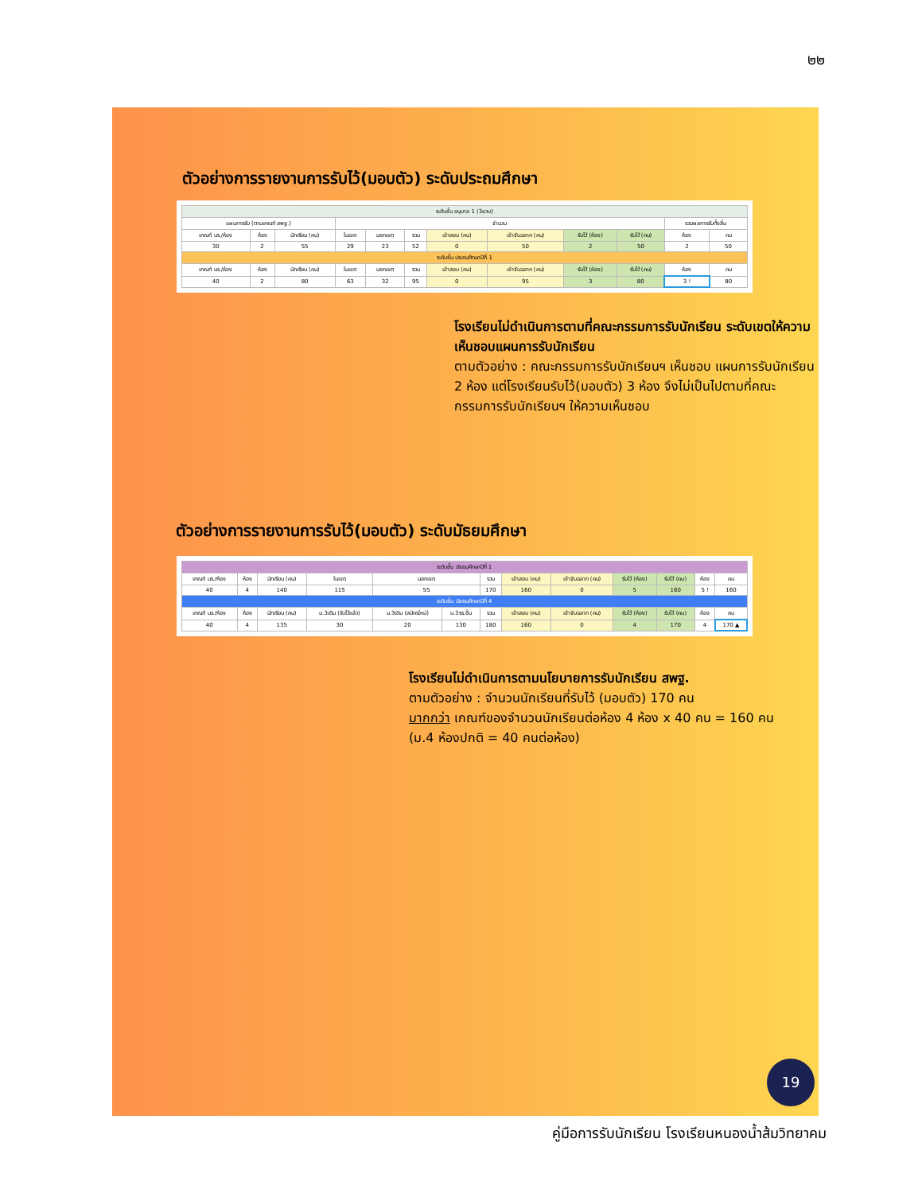๒๒
ตัวอย่างการรายงานการรับไว้(มอบตัว) ระดับประถมศึกษา
| ระดับชั้น อนุบาล 1 (3ขวบ) | | | | | | | | | | | |
| --- | --- | --- | --- | --- | --- | --- | --- | --- | --- | --- | --- |
| แผนการรับ (ตามเกณฑ์ สพฐ.) | | | จำนวน | | | | | | | รวมผลการรับทั้งสิ้น | |
| เกณฑ์ นร./ห้อง | ห้อง | นักเรียน (คน) | ในเขต | นอกเขต | รวม | เข้าสอบ (คน) | เข้าจับฉลาก (คน) | รับไว้ (ห้อง) | รับไว้ (คน) | ห้อง | คน |
| 30 | 2 | 55 | 29 | 23 | 52 | 0 | 50 | 2 | 50 | 2 | 50 |
| ระดับชั้น ประถมศึกษาปีที่ 1 | | | | | | | | | | | |
| เกณฑ์ นร./ห้อง | ห้อง | นักเรียน (คน) | ในเขต | นอกเขต | รวม | เข้าสอบ (คน) | เข้าจับฉลาก (คน) | รับไว้ (ห้อง) | รับไว้ (คน) | ห้อง | คน |
| 40 | 2 | 80 | 63 | 32 | 95 | 0 | 95 | 3 | 80 | 3 ! | 80 |
โรงเรียนไม่ดำเนินการตามที่คณะกรรมการรับนักเรียน ระดับเขตให้ความเห็นชอบแผนการรับนักเรียน
ตามตัวอย่าง : คณะกรรมการรับนักเรียนฯ เห็นชอบ แผนการรับนักเรียน 2 ห้อง แต่โรงเรียนรับไว้(มอบตัว) 3 ห้อง จึงไม่เป็นไปตามที่คณะกรรมการรับนักเรียนฯ ให้ความเห็นชอบ
ตัวอย่างการรายงานการรับไว้(มอบตัว) ระดับมัธยมศึกษา
| ระดับชั้น มัธยมศึกษาปีที่ 1 | | | | | | | | | | | | |
| --- | --- | --- | --- | --- | --- | --- | --- | --- | --- | --- | --- | --- |
| เกณฑ์ นร./ห้อง | ห้อง | นักเรียน (คน) | ในเขต | นอกเขต | | รวม | เข้าสอบ (คน) | เข้าจับฉลาก (คน) | รับไว้ (ห้อง) | รับไว้ (คน) | ห้อง | คน |
| 40 | 4 | 140 | 115 | 55 | | 170 | 160 | 0 | 5 | 160 | 5 ! | 160 |
| ระดับชั้น มัธยมศึกษาปีที่ 4 | | | | | | | | | | | | |
| เกณฑ์ นร./ห้อง | ห้อง | นักเรียน (คน) | ม.3เดิม (รับไว้แล้ว) | ม.3เดิม (สมัครใหม่) | ม.3รร.อื่น | รวม | เข้าสอบ (คน) | เข้าจับฉลาก (คน) | รับไว้ (ห้อง) | รับไว้ (คน) | ห้อง | คน |
| 40 | 4 | 135 | 30 | 20 | 130 | 180 | 160 | 0 | 4 | 170 | 4 | 170 ▲ |
โรงเรียนไม่ดำเนินการตามนโยบายการรับนักเรียน สพฐ.
ตามตัวอย่าง : จำนวนนักเรียนที่รับไว้ (มอบตัว) 170 คน
มากกว่า เกณฑ์ของจำนวนนักเรียนต่อห้อง 4 ห้อง x 40 คน = 160 คน
(ม.4 ห้องปกติ = 40 คนต่อห้อง)
19
คู่มือการรับนักเรียน โรงเรียนหนองน้ำส้มวิทยาคม